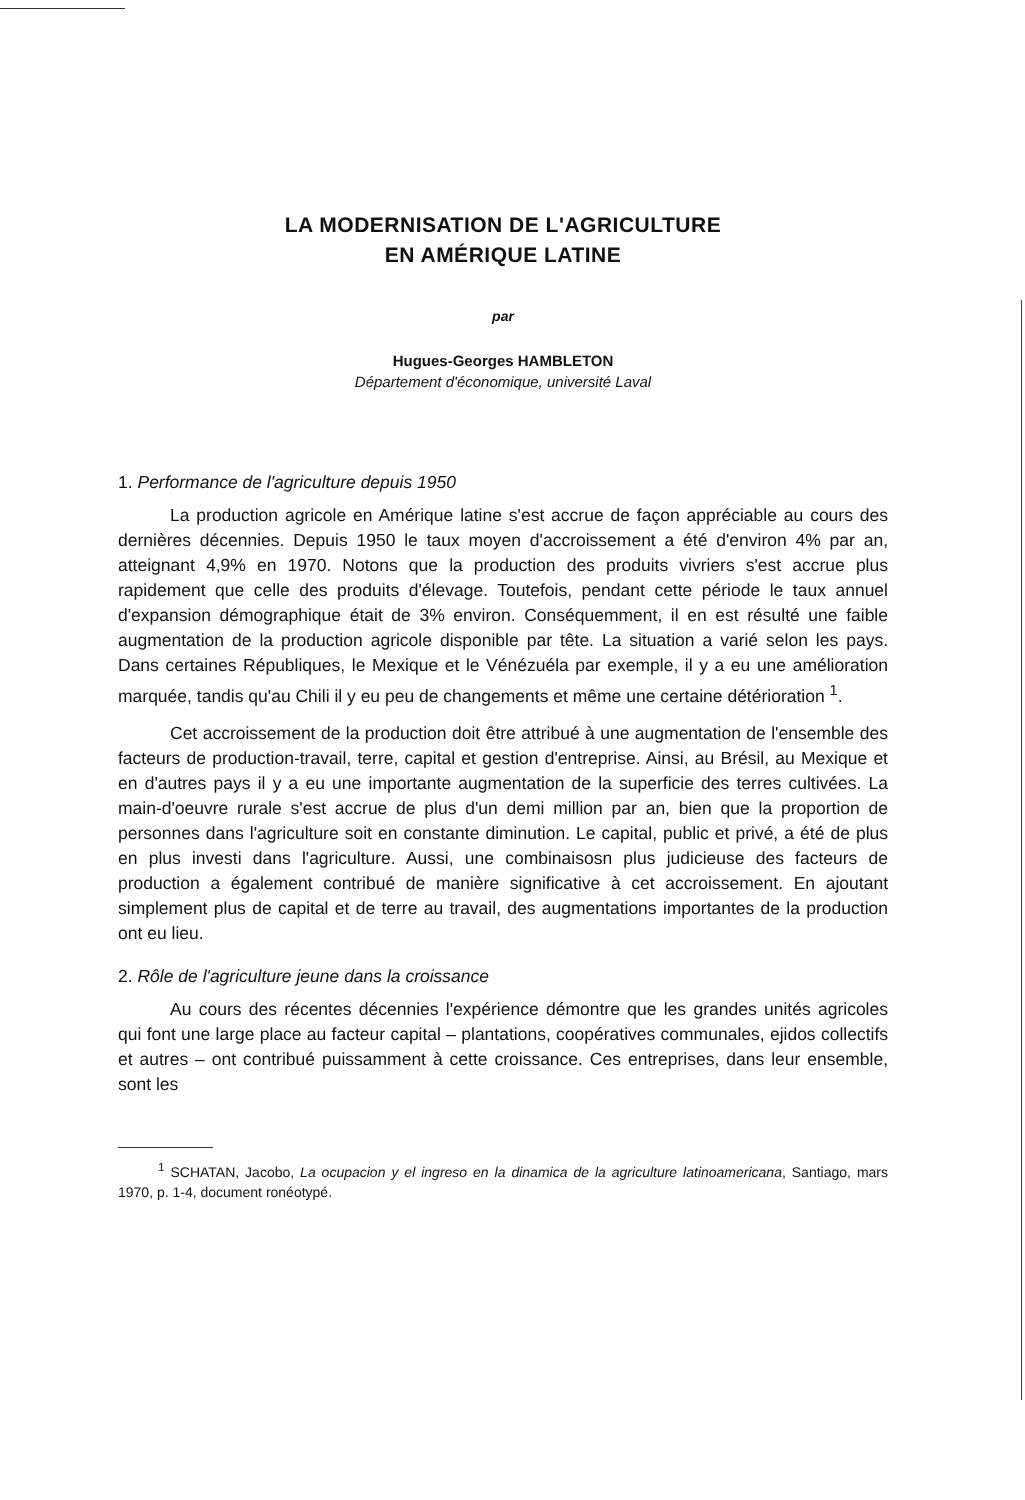LA MODERNISATION DE L'AGRICULTURE
EN AMÉRIQUE LATINE
par
Hugues-Georges HAMBLETON
Département d'économique, université Laval
1. Performance de l'agriculture depuis 1950
La production agricole en Amérique latine s'est accrue de façon appréciable au cours des dernières décennies. Depuis 1950 le taux moyen d'accroissement a été d'environ 4% par an, atteignant 4,9% en 1970. Notons que la production des produits vivriers s'est accrue plus rapidement que celle des produits d'élevage. Toutefois, pendant cette période le taux annuel d'expansion démographique était de 3% environ. Conséquemment, il en est résulté une faible augmentation de la production agricole disponible par tête. La situation a varié selon les pays. Dans certaines Républiques, le Mexique et le Vénézuéla par exemple, il y a eu une amélioration marquée, tandis qu'au Chili il y eu peu de changements et même une certaine détérioration <sup>1</sup>.
Cet accroissement de la production doit être attribué à une augmentation de l'ensemble des facteurs de production-travail, terre, capital et gestion d'entreprise. Ainsi, au Brésil, au Mexique et en d'autres pays il y a eu une importante augmentation de la superficie des terres cultivées. La main-d'oeuvre rurale s'est accrue de plus d'un demi million par an, bien que la proportion de personnes dans l'agriculture soit en constante diminution. Le capital, public et privé, a été de plus en plus investi dans l'agriculture. Aussi, une combinaisosn plus judicieuse des facteurs de production a également contribué de manière significative à cet accroissement. En ajoutant simplement plus de capital et de terre au travail, des augmentations importantes de la production ont eu lieu.
2. Rôle de l'agriculture jeune dans la croissance
Au cours des récentes décennies l'expérience démontre que les grandes unités agricoles qui font une large place au facteur capital – plantations, coopératives communales, ejidos collectifs et autres – ont contribué puissamment à cette croissance. Ces entreprises, dans leur ensemble, sont les
<sup>1</sup> SCHATAN, Jacobo, La ocupacion y el ingreso en la dinamica de la agriculture latinoamericana, Santiago, mars 1970, p. 1-4, document ronéotypé.